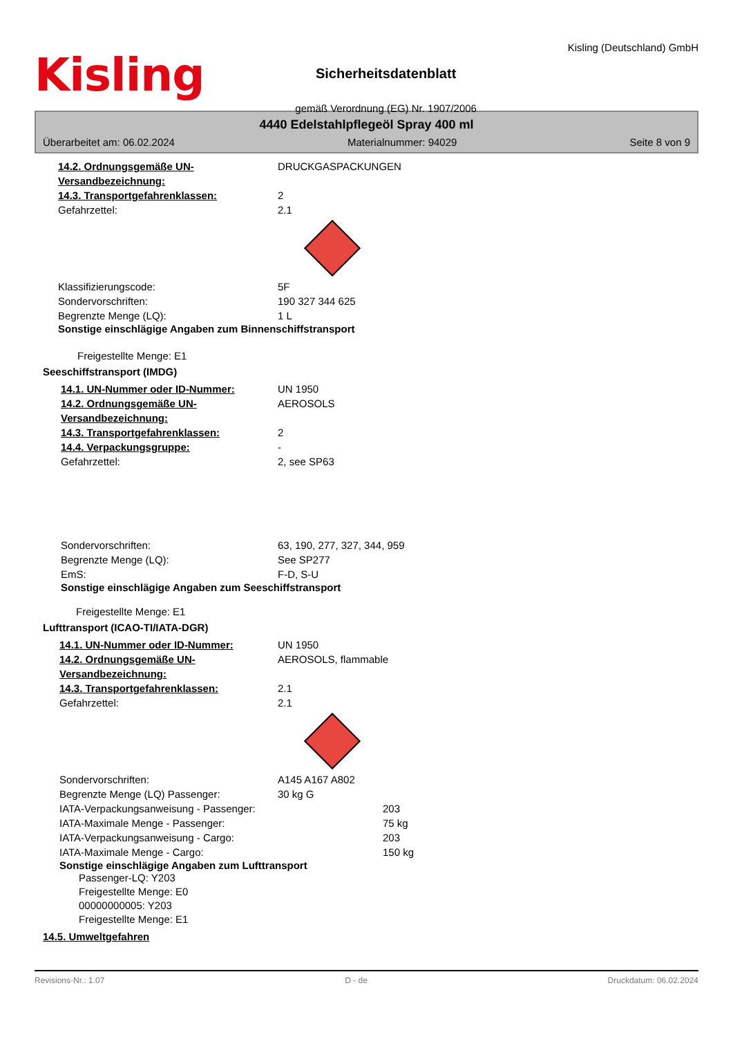Kisling
Sicherheitsdatenblatt
gemäß Verordnung (EG) Nr. 1907/2006
Kisling (Deutschland) GmbH
4440 Edelstahlpflegeöl Spray 400 ml
Überarbeitet am: 06.02.2024 Materialnummer: 94029 Seite 8 von 9
14.2. Ordnungsgemäße UN-Versandbezeichnung:
DRUCKGASPACKUNGEN
14.3. Transportgefahrenklassen: 2
Gefahrzettel: 2.1
Klassifizierungscode: 5F
Sondervorschriften: 190 327 344 625
Begrenzte Menge (LQ): 1 L
Sonstige einschlägige Angaben zum Binnenschiffstransport
Freigestellte Menge: E1
Seeschiffstransport (IMDG)
14.1. UN-Nummer oder ID-Nummer: UN 1950
14.2. Ordnungsgemäße UN-Versandbezeichnung:
AEROSOLS
14.3. Transportgefahrenklassen: 2
14.4. Verpackungsgruppe: -
Gefahrzettel: 2, see SP63
Sondervorschriften: 63, 190, 277, 327, 344, 959
Begrenzte Menge (LQ): See SP277
EmS: F-D, S-U
Sonstige einschlägige Angaben zum Seeschiffstransport
Freigestellte Menge: E1
Lufttransport (ICAO-TI/IATA-DGR)
14.1. UN-Nummer oder ID-Nummer: UN 1950
14.2. Ordnungsgemäße UN-Versandbezeichnung:
AEROSOLS, flammable
14.3. Transportgefahrenklassen: 2.1
Gefahrzettel: 2.1
Sondervorschriften: A145 A167 A802
Begrenzte Menge (LQ) Passenger: 30 kg G
IATA-Verpackungsanweisung - Passenger: 203
IATA-Maximale Menge - Passenger: 75 kg
IATA-Verpackungsanweisung - Cargo: 203
IATA-Maximale Menge - Cargo: 150 kg
Sonstige einschlägige Angaben zum Lufttransport
Passenger-LQ: Y203
Freigestellte Menge: E0
00000000005: Y203
Freigestellte Menge: E1
14.5. Umweltgefahren
Revisions-Nr.: 1.07 D - de Druckdatum: 06.02.2024